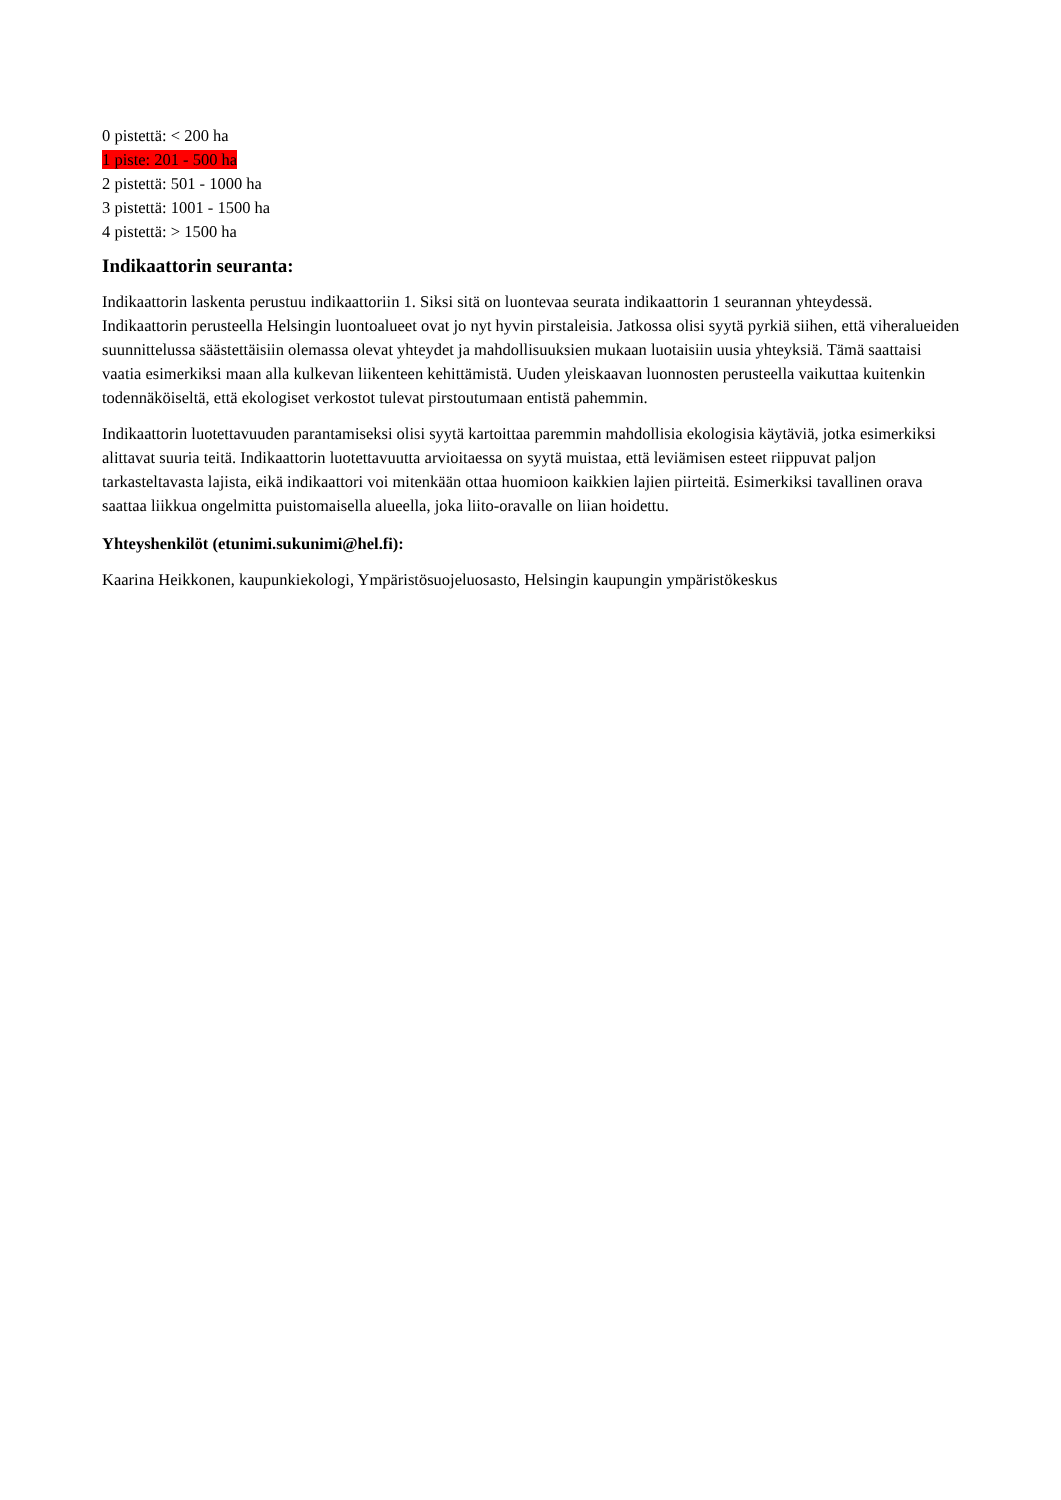0 pistettä: < 200 ha
1 piste: 201 - 500 ha
2 pistettä: 501 - 1000 ha
3 pistettä: 1001 - 1500 ha
4 pistettä: > 1500 ha
Indikaattorin seuranta:
Indikaattorin laskenta perustuu indikaattoriin 1. Siksi sitä on luontevaa seurata indikaattorin 1 seurannan yhteydessä. Indikaattorin perusteella Helsingin luontoalueet ovat jo nyt hyvin pirstaleisia. Jatkossa olisi syytä pyrkiä siihen, että viheralueiden suunnittelussa säästettäisiin olemassa olevat yhteydet ja mahdollisuuksien mukaan luotaisiin uusia yhteyksiä. Tämä saattaisi vaatia esimerkiksi maan alla kulkevan liikenteen kehittämistä. Uuden yleiskaavan luonnosten perusteella vaikuttaa kuitenkin todennäköiseltä, että ekologiset verkostot tulevat pirstoutumaan entistä pahemmin.
Indikaattorin luotettavuuden parantamiseksi olisi syytä kartoittaa paremmin mahdollisia ekologisia käytäviä, jotka esimerkiksi alittavat suuria teitä. Indikaattorin luotettavuutta arvioitaessa on syytä muistaa, että leviämisen esteet riippuvat paljon tarkasteltavasta lajista, eikä indikaattori voi mitenkään ottaa huomioon kaikkien lajien piirteitä. Esimerkiksi tavallinen orava saattaa liikkua ongelmitta puistomaisella alueella, joka liito-oravalle on liian hoidettu.
Yhteyshenkilöt (etunimi.sukunimi@hel.fi):
Kaarina Heikkonen, kaupunkiekologi, Ympäristösuojeluosasto, Helsingin kaupungin ympäristökeskus